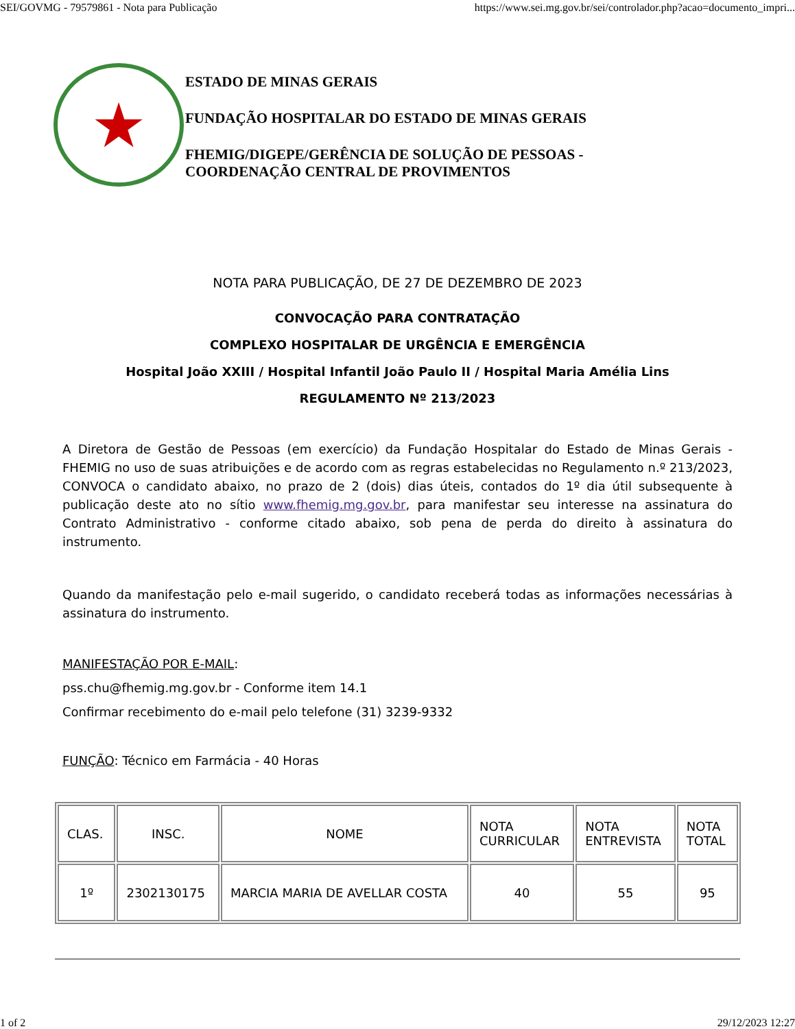SEI/GOVMG - 79579861 - Nota para Publicação https://www.sei.mg.gov.br/sei/controlador.php?acao=documento_impri...
★
ESTADO DE MINAS GERAIS
FUNDAÇÃO HOSPITALAR DO ESTADO DE MINAS GERAIS
FHEMIG/DIGEPE/GERÊNCIA DE SOLUÇÃO DE PESSOAS -
COORDENAÇÃO CENTRAL DE PROVIMENTOS
NOTA PARA PUBLICAÇÃO, DE 27 DE DEZEMBRO DE 2023
CONVOCAÇÃO PARA CONTRATAÇÃO
COMPLEXO HOSPITALAR DE URGÊNCIA E EMERGÊNCIA
Hospital João XXIII / Hospital Infantil João Paulo II / Hospital Maria Amélia Lins
REGULAMENTO Nº 213/2023
A Diretora de Gestão de Pessoas (em exercício) da Fundação Hospitalar do Estado de Minas Gerais - FHEMIG no uso de suas atribuições e de acordo com as regras estabelecidas no Regulamento n.º 213/2023, CONVOCA o candidato abaixo, no prazo de 2 (dois) dias úteis, contados do 1º dia útil subsequente à publicação deste ato no sítio www.fhemig.mg.gov.br, para manifestar seu interesse na assinatura do Contrato Administrativo - conforme citado abaixo, sob pena de perda do direito à assinatura do instrumento.
Quando da manifestação pelo e-mail sugerido, o candidato receberá todas as informações necessárias à assinatura do instrumento.
MANIFESTAÇÃO POR E-MAIL:
pss.chu@fhemig.mg.gov.br - Conforme item 14.1
Confirmar recebimento do e-mail pelo telefone (31) 3239-9332
FUNÇÃO: Técnico em Farmácia - 40 Horas
| CLAS. | INSC. | NOME | NOTA CURRICULAR | NOTA ENTREVISTA | NOTA TOTAL |
| 1º | 2302130175 | MARCIA MARIA DE AVELLAR COSTA | 40 | 55 | 95 |
1 of 2 29/12/2023 12:27